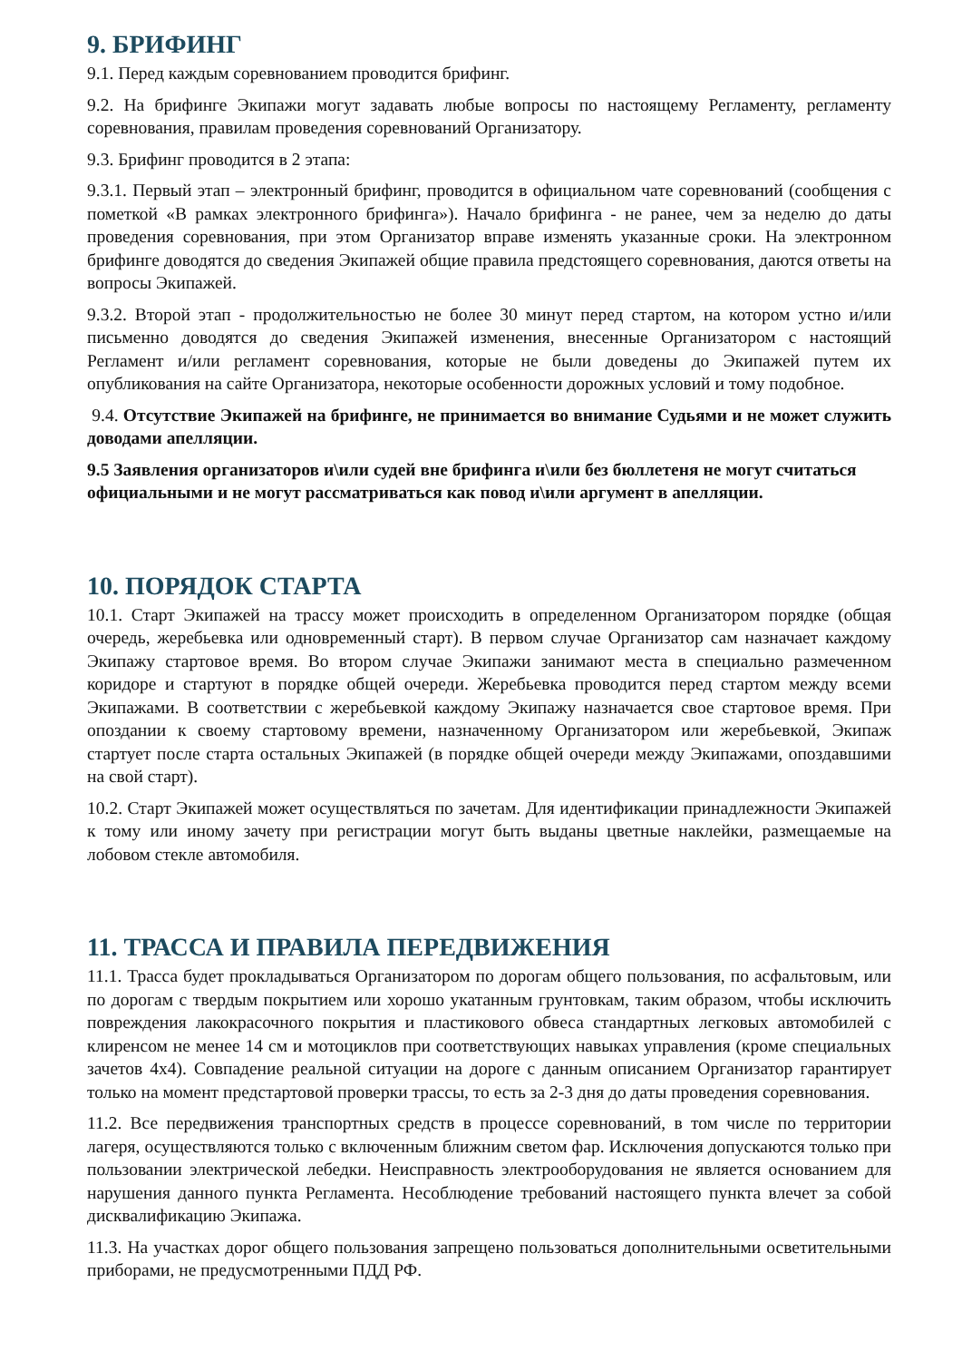9. БРИФИНГ
9.1. Перед каждым соревнованием проводится брифинг.
9.2. На брифинге Экипажи могут задавать любые вопросы по настоящему Регламенту, регламенту соревнования, правилам проведения соревнований Организатору.
9.3. Брифинг проводится в 2 этапа:
9.3.1. Первый этап – электронный брифинг, проводится в официальном чате соревнований (сообщения с пометкой «В рамках электронного брифинга»). Начало брифинга - не ранее, чем за неделю до даты проведения соревнования, при этом Организатор вправе изменять указанные сроки. На электронном брифинге доводятся до сведения Экипажей общие правила предстоящего соревнования, даются ответы на вопросы Экипажей.
9.3.2. Второй этап - продолжительностью не более 30 минут перед стартом, на котором устно и/или письменно доводятся до сведения Экипажей изменения, внесенные Организатором с настоящий Регламент и/или регламент соревнования, которые не были доведены до Экипажей путем их опубликования на сайте Организатора, некоторые особенности дорожных условий и тому подобное.
9.4. Отсутствие Экипажей на брифинге, не принимается во внимание Судьями и не может служить доводами апелляции.
9.5 Заявления организаторов и\или судей вне брифинга и\или без бюллетеня не могут считаться официальными и не могут рассматриваться как повод и\или аргумент в апелляции.
10. ПОРЯДОК СТАРТА
10.1. Старт Экипажей на трассу может происходить в определенном Организатором порядке (общая очередь, жеребьевка или одновременный старт). В первом случае Организатор сам назначает каждому Экипажу стартовое время. Во втором случае Экипажи занимают места в специально размеченном коридоре и стартуют в порядке общей очереди. Жеребьевка проводится перед стартом между всеми Экипажами. В соответствии с жеребьевкой каждому Экипажу назначается свое стартовое время. При опоздании к своему стартовому времени, назначенному Организатором или жеребьевкой, Экипаж стартует после старта остальных Экипажей (в порядке общей очереди между Экипажами, опоздавшими на свой старт).
10.2. Старт Экипажей может осуществляться по зачетам. Для идентификации принадлежности Экипажей к тому или иному зачету при регистрации могут быть выданы цветные наклейки, размещаемые на лобовом стекле автомобиля.
11. ТРАССА И ПРАВИЛА ПЕРЕДВИЖЕНИЯ
11.1. Трасса будет прокладываться Организатором по дорогам общего пользования, по асфальтовым, или по дорогам с твердым покрытием или хорошо укатанным грунтовкам, таким образом, чтобы исключить повреждения лакокрасочного покрытия и пластикового обвеса стандартных легковых автомобилей с клиренсом не менее 14 см и мотоциклов при соответствующих навыках управления (кроме специальных зачетов 4х4). Совпадение реальной ситуации на дороге с данным описанием Организатор гарантирует только на момент предстартовой проверки трассы, то есть за 2-3 дня до даты проведения соревнования.
11.2. Все передвижения транспортных средств в процессе соревнований, в том числе по территории лагеря, осуществляются только с включенным ближним светом фар. Исключения допускаются только при пользовании электрической лебедки. Неисправность электрооборудования не является основанием для нарушения данного пункта Регламента. Несоблюдение требований настоящего пункта влечет за собой дисквалификацию Экипажа.
11.3. На участках дорог общего пользования запрещено пользоваться дополнительными осветительными приборами, не предусмотренными ПДД РФ.